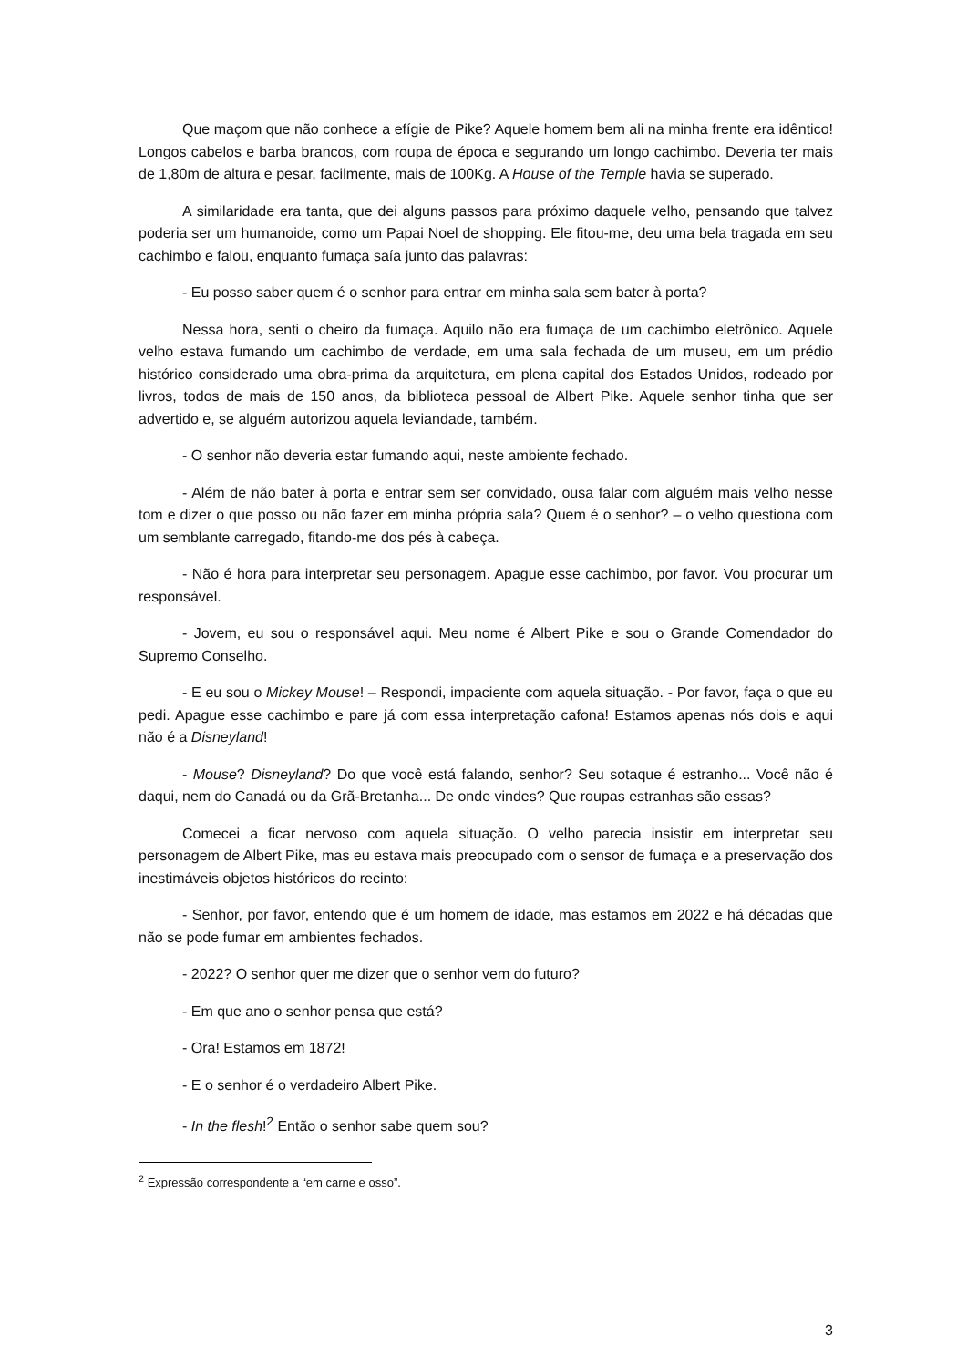Que maçom que não conhece a efígie de Pike? Aquele homem bem ali na minha frente era idêntico! Longos cabelos e barba brancos, com roupa de época e segurando um longo cachimbo. Deveria ter mais de 1,80m de altura e pesar, facilmente, mais de 100Kg. A House of the Temple havia se superado.
A similaridade era tanta, que dei alguns passos para próximo daquele velho, pensando que talvez poderia ser um humanoide, como um Papai Noel de shopping. Ele fitou-me, deu uma bela tragada em seu cachimbo e falou, enquanto fumaça saía junto das palavras:
- Eu posso saber quem é o senhor para entrar em minha sala sem bater à porta?
Nessa hora, senti o cheiro da fumaça. Aquilo não era fumaça de um cachimbo eletrônico. Aquele velho estava fumando um cachimbo de verdade, em uma sala fechada de um museu, em um prédio histórico considerado uma obra-prima da arquitetura, em plena capital dos Estados Unidos, rodeado por livros, todos de mais de 150 anos, da biblioteca pessoal de Albert Pike. Aquele senhor tinha que ser advertido e, se alguém autorizou aquela leviandade, também.
- O senhor não deveria estar fumando aqui, neste ambiente fechado.
- Além de não bater à porta e entrar sem ser convidado, ousa falar com alguém mais velho nesse tom e dizer o que posso ou não fazer em minha própria sala? Quem é o senhor? – o velho questiona com um semblante carregado, fitando-me dos pés à cabeça.
- Não é hora para interpretar seu personagem. Apague esse cachimbo, por favor. Vou procurar um responsável.
- Jovem, eu sou o responsável aqui. Meu nome é Albert Pike e sou o Grande Comendador do Supremo Conselho.
- E eu sou o Mickey Mouse! – Respondi, impaciente com aquela situação. - Por favor, faça o que eu pedi. Apague esse cachimbo e pare já com essa interpretação cafona! Estamos apenas nós dois e aqui não é a Disneyland!
- Mouse? Disneyland? Do que você está falando, senhor? Seu sotaque é estranho... Você não é daqui, nem do Canadá ou da Grã-Bretanha... De onde vindes? Que roupas estranhas são essas?
Comecei a ficar nervoso com aquela situação. O velho parecia insistir em interpretar seu personagem de Albert Pike, mas eu estava mais preocupado com o sensor de fumaça e a preservação dos inestimáveis objetos históricos do recinto:
- Senhor, por favor, entendo que é um homem de idade, mas estamos em 2022 e há décadas que não se pode fumar em ambientes fechados.
- 2022? O senhor quer me dizer que o senhor vem do futuro?
- Em que ano o senhor pensa que está?
- Ora! Estamos em 1872!
- E o senhor é o verdadeiro Albert Pike.
- In the flesh!<sup>2</sup> Então o senhor sabe quem sou?
<sup>2</sup> Expressão correspondente a “em carne e osso”.
3